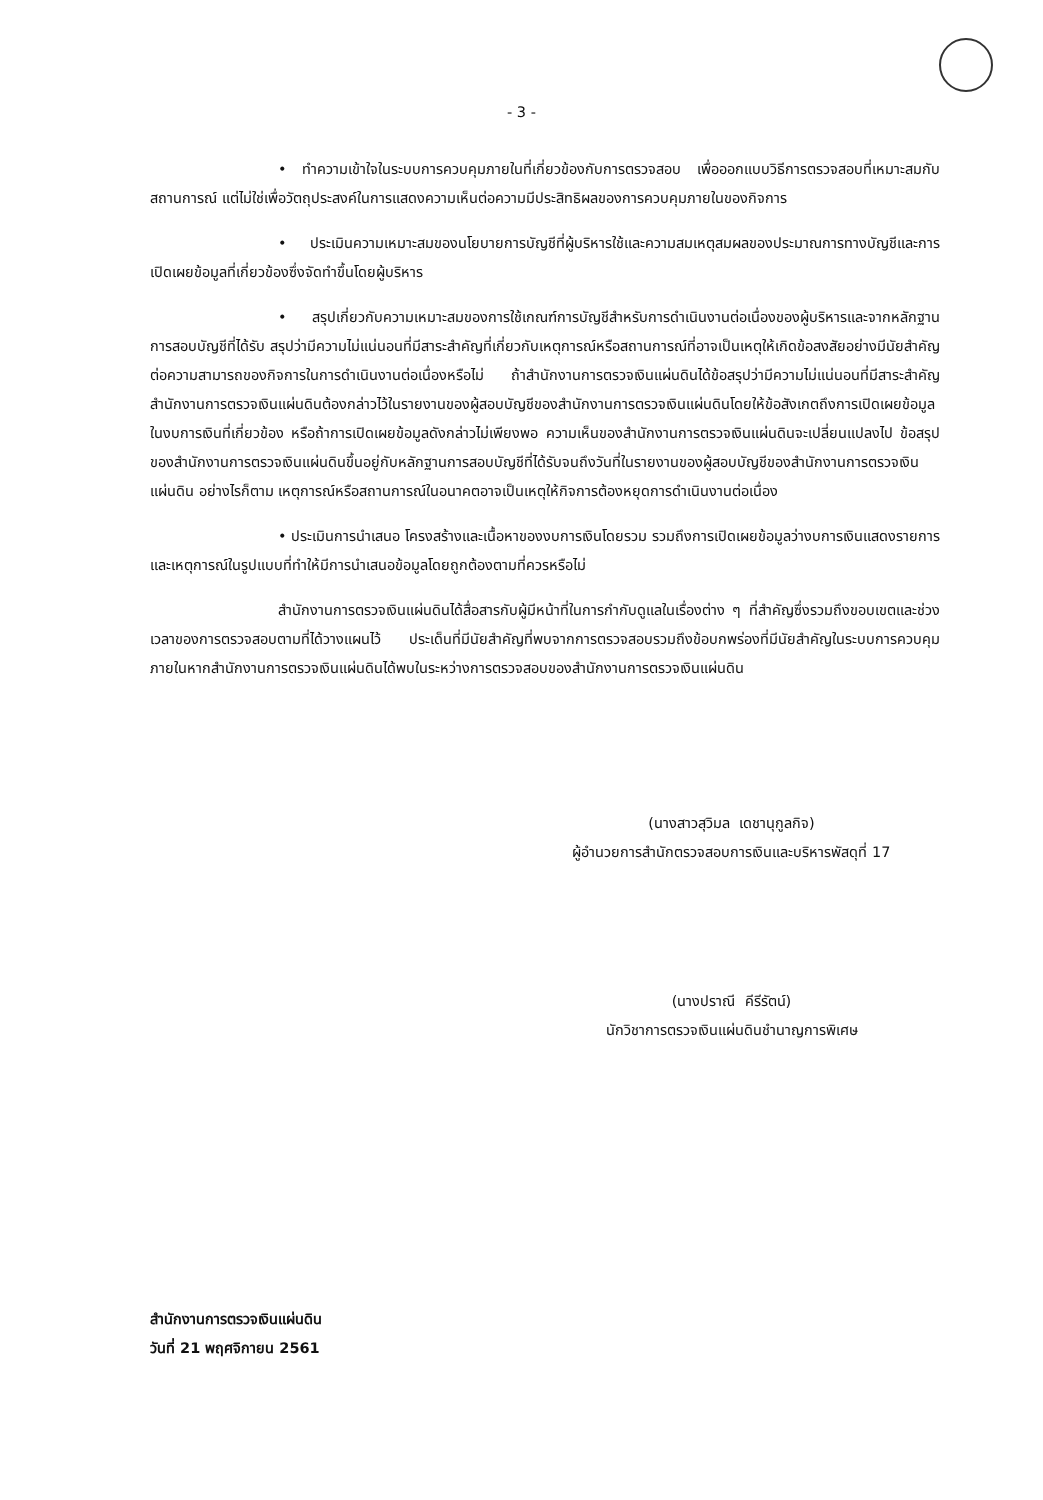- 3 -
• ทำความเข้าใจในระบบการควบคุมภายในที่เกี่ยวข้องกับการตรวจสอบ เพื่อออกแบบวิธีการตรวจสอบที่เหมาะสมกับสถานการณ์ แต่ไม่ใช่เพื่อวัตถุประสงค์ในการแสดงความเห็นต่อความมีประสิทธิผลของการควบคุมภายในของกิจการ
• ประเมินความเหมาะสมของนโยบายการบัญชีที่ผู้บริหารใช้และความสมเหตุสมผลของประมาณการทางบัญชีและการเปิดเผยข้อมูลที่เกี่ยวข้องซึ่งจัดทำขึ้นโดยผู้บริหาร
• สรุปเกี่ยวกับความเหมาะสมของการใช้เกณฑ์การบัญชีสำหรับการดำเนินงานต่อเนื่องของผู้บริหารและจากหลักฐานการสอบบัญชีที่ได้รับ สรุปว่ามีความไม่แน่นอนที่มีสาระสำคัญที่เกี่ยวกับเหตุการณ์หรือสถานการณ์ที่อาจเป็นเหตุให้เกิดข้อสงสัยอย่างมีนัยสำคัญต่อความสามารถของกิจการในการดำเนินงานต่อเนื่องหรือไม่ ถ้าสำนักงานการตรวจเงินแผ่นดินได้ข้อสรุปว่ามีความไม่แน่นอนที่มีสาระสำคัญ สำนักงานการตรวจเงินแผ่นดินต้องกล่าวไว้ในรายงานของผู้สอบบัญชีของสำนักงานการตรวจเงินแผ่นดินโดยให้ข้อสังเกตถึงการเปิดเผยข้อมูลในงบการเงินที่เกี่ยวข้อง หรือถ้าการเปิดเผยข้อมูลดังกล่าวไม่เพียงพอ ความเห็นของสำนักงานการตรวจเงินแผ่นดินจะเปลี่ยนแปลงไป ข้อสรุปของสำนักงานการตรวจเงินแผ่นดินขึ้นอยู่กับหลักฐานการสอบบัญชีที่ได้รับจนถึงวันที่ในรายงานของผู้สอบบัญชีของสำนักงานการตรวจเงินแผ่นดิน อย่างไรก็ตาม เหตุการณ์หรือสถานการณ์ในอนาคตอาจเป็นเหตุให้กิจการต้องหยุดการดำเนินงานต่อเนื่อง
• ประเมินการนำเสนอ โครงสร้างและเนื้อหาของงบการเงินโดยรวม รวมถึงการเปิดเผยข้อมูลว่างบการเงินแสดงรายการและเหตุการณ์ในรูปแบบที่ทำให้มีการนำเสนอข้อมูลโดยถูกต้องตามที่ควรหรือไม่
สำนักงานการตรวจเงินแผ่นดินได้สื่อสารกับผู้มีหน้าที่ในการกำกับดูแลในเรื่องต่าง ๆ ที่สำคัญซึ่งรวมถึงขอบเขตและช่วงเวลาของการตรวจสอบตามที่ได้วางแผนไว้ ประเด็นที่มีนัยสำคัญที่พบจากการตรวจสอบรวมถึงข้อบกพร่องที่มีนัยสำคัญในระบบการควบคุมภายในหากสำนักงานการตรวจเงินแผ่นดินได้พบในระหว่างการตรวจสอบของสำนักงานการตรวจเงินแผ่นดิน
(นางสาวสุวิมล เดชานุกูลกิจ)
ผู้อำนวยการสำนักตรวจสอบการเงินและบริหารพัสดุที่ 17
(นางปราณี คีรีรัตน์)
นักวิชาการตรวจเงินแผ่นดินชำนาญการพิเศษ
สำนักงานการตรวจเงินแผ่นดิน
วันที่ 21 พฤศจิกายน 2561